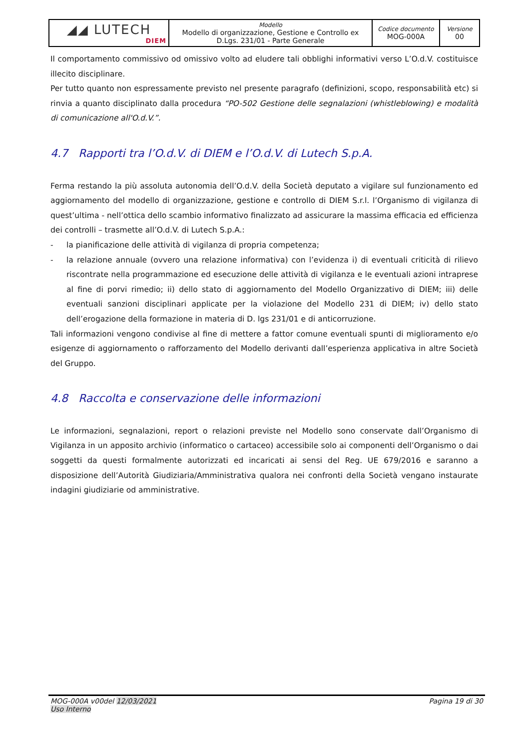| ◢◢ LUTECH DIEM | Modello Modello di organizzazione, Gestione e Controllo ex D.Lgs. 231/01 - Parte Generale | Codice documento MOG-000A | Versione 00 |
Il comportamento commissivo od omissivo volto ad eludere tali obblighi informativi verso L’O.d.V. costituisce illecito disciplinare.
Per tutto quanto non espressamente previsto nel presente paragrafo (definizioni, scopo, responsabilità etc) si rinvia a quanto disciplinato dalla procedura “PO-502 Gestione delle segnalazioni (whistleblowing) e modalità di comunicazione all'O.d.V.”.
4.7 Rapporti tra l’O.d.V. di DIEM e l’O.d.V. di Lutech S.p.A.
Ferma restando la più assoluta autonomia dell’O.d.V. della Società deputato a vigilare sul funzionamento ed aggiornamento del modello di organizzazione, gestione e controllo di DIEM S.r.l. l’Organismo di vigilanza di quest’ultima - nell’ottica dello scambio informativo finalizzato ad assicurare la massima efficacia ed efficienza dei controlli – trasmette all’O.d.V. di Lutech S.p.A.:
- la pianificazione delle attività di vigilanza di propria competenza;
- la relazione annuale (ovvero una relazione informativa) con l’evidenza i) di eventuali criticità di rilievo riscontrate nella programmazione ed esecuzione delle attività di vigilanza e le eventuali azioni intraprese al fine di porvi rimedio; ii) dello stato di aggiornamento del Modello Organizzativo di DIEM; iii) delle eventuali sanzioni disciplinari applicate per la violazione del Modello 231 di DIEM; iv) dello stato dell’erogazione della formazione in materia di D. lgs 231/01 e di anticorruzione.
Tali informazioni vengono condivise al fine di mettere a fattor comune eventuali spunti di miglioramento e/o esigenze di aggiornamento o rafforzamento del Modello derivanti dall’esperienza applicativa in altre Società del Gruppo.
4.8 Raccolta e conservazione delle informazioni
Le informazioni, segnalazioni, report o relazioni previste nel Modello sono conservate dall’Organismo di Vigilanza in un apposito archivio (informatico o cartaceo) accessibile solo ai componenti dell’Organismo o dai soggetti da questi formalmente autorizzati ed incaricati ai sensi del Reg. UE 679/2016 e saranno a disposizione dell’Autorità Giudiziaria/Amministrativa qualora nei confronti della Società vengano instaurate indagini giudiziarie od amministrative.
MOG-000A v00del 12/03/2021
Uso Interno
Pagina 19 di 30